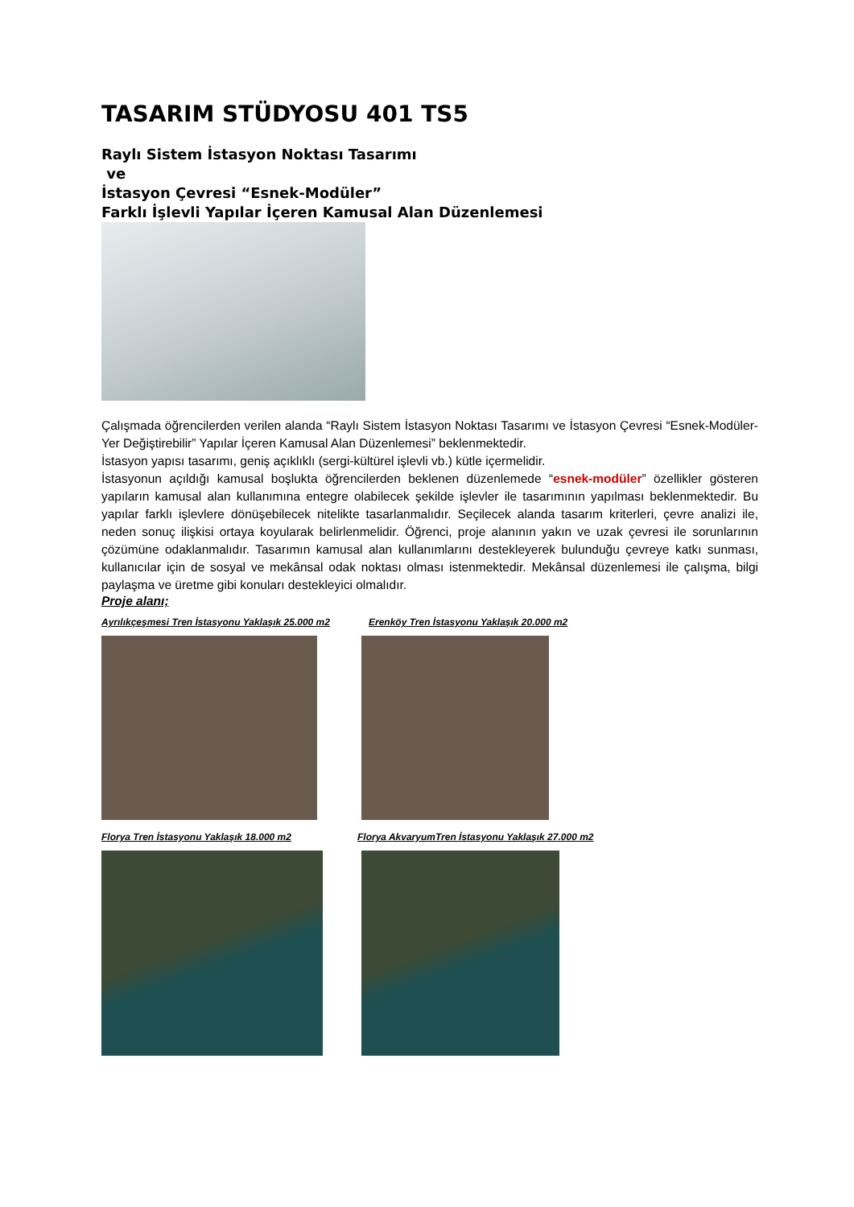TASARIM STÜDYOSU 401 TS5
Raylı Sistem İstasyon Noktası Tasarımı
ve
İstasyon Çevresi “Esnek-Modüler”
Farklı İşlevli Yapılar İçeren Kamusal Alan Düzenlemesi
Çalışmada öğrencilerden verilen alanda “Raylı Sistem İstasyon Noktası Tasarımı ve İstasyon Çevresi “Esnek-Modüler-Yer Değiştirebilir” Yapılar İçeren Kamusal Alan Düzenlemesi” beklenmektedir.
İstasyon yapısı tasarımı, geniş açıklıklı (sergi-kültürel işlevli vb.) kütle içermelidir.
İstasyonun açıldığı kamusal boşlukta öğrencilerden beklenen düzenlemede “esnek-modüler” özellikler gösteren yapıların kamusal alan kullanımına entegre olabilecek şekilde işlevler ile tasarımının yapılması beklenmektedir. Bu yapılar farklı işlevlere dönüşebilecek nitelikte tasarlanmalıdır. Seçilecek alanda tasarım kriterleri, çevre analizi ile, neden sonuç ilişkisi ortaya koyularak belirlenmelidir. Öğrenci, proje alanının yakın ve uzak çevresi ile sorunlarının çözümüne odaklanmalıdır. Tasarımın kamusal alan kullanımlarını destekleyerek bulunduğu çevreye katkı sunması, kullanıcılar için de sosyal ve mekânsal odak noktası olması istenmektedir. Mekânsal düzenlemesi ile çalışma, bilgi paylaşma ve üretme gibi konuları destekleyici olmalıdır.
Proje alanı;
Ayrılıkçeşmesi Tren İstasyonu Yaklaşık 25.000 m2
Erenköy Tren İstasyonu Yaklaşık 20.000 m2
Florya Tren İstasyonu Yaklaşık 18.000 m2
Florya AkvaryumTren İstasyonu Yaklaşık 27.000 m2